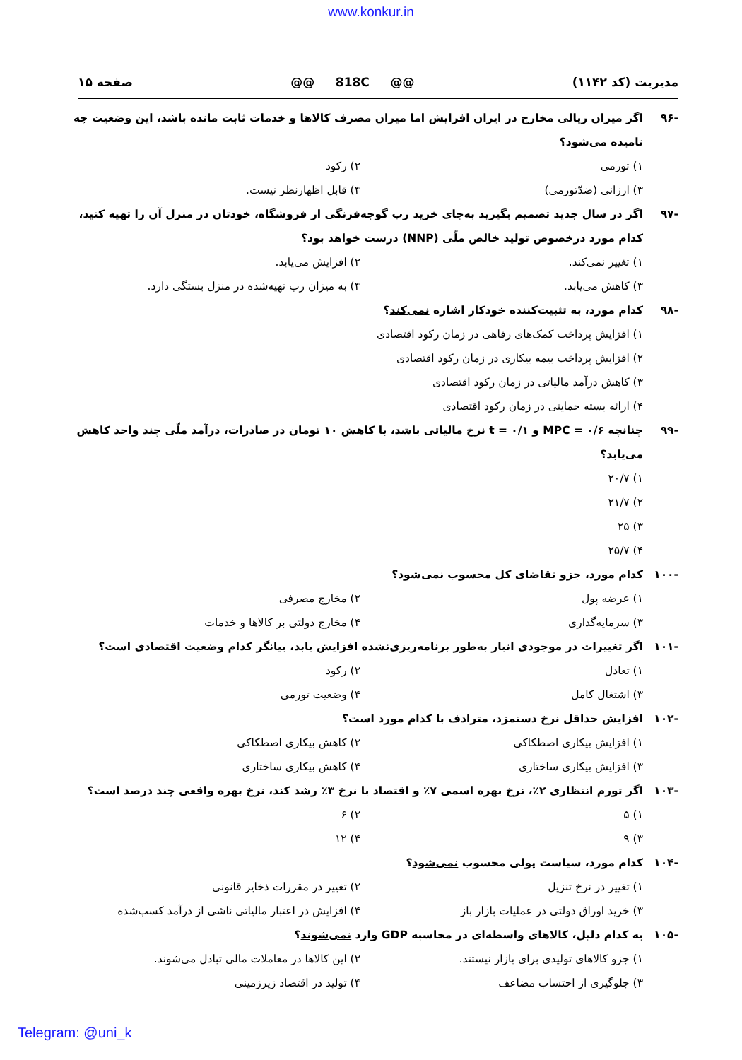www.konkur.in
مدیریت (کد ۱۱۴۲) @@ 818C @@ صفحه ۱۵
-۹۶ اگر میزان ریالی مخارج در ایران افزایش اما میزان مصرف کالاها و خدمات ثابت مانده باشد، این وضعیت چه نامیده می‌شود؟
۱) تورمی ۲) رکود
۳) ارزانی (ضدّتورمی) ۴) قابل اظهارنظر نیست.
-۹۷ اگر در سال جدید تصمیم بگیرید به‌جای خرید رب گوجه‌فرنگی از فروشگاه، خودتان در منزل آن را تهیه کنید، کدام مورد درخصوص تولید خالص ملّی (NNP) درست خواهد بود؟
۱) تغییر نمی‌کند. ۲) افزایش می‌یابد.
۳) کاهش می‌یابد. ۴) به میزان رب تهیه‌شده در منزل بستگی دارد.
-۹۸ کدام مورد، به تثبیت‌کننده خودکار اشاره نمی‌کند؟
۱) افزایش پرداخت کمک‌های رفاهی در زمان رکود اقتصادی
۲) افزایش پرداخت بیمه بیکاری در زمان رکود اقتصادی
۳) کاهش درآمد مالیاتی در زمان رکود اقتصادی
۴) ارائه بسته حمایتی در زمان رکود اقتصادی
-۹۹ چنانچه MPC = ۰/۶ و t = ۰/۱ نرخ مالیاتی باشد، با کاهش ۱۰ تومان در صادرات، درآمد ملّی چند واحد کاهش می‌یابد؟
۱) ۲۰/۷
۲) ۲۱/۷
۳) ۲۵
۴) ۲۵/۷
-۱۰۰ کدام مورد، جزو تقاضای کل محسوب نمی‌شود؟
۱) عرضه پول ۲) مخارج مصرفی
۳) سرمایه‌گذاری ۴) مخارج دولتی بر کالاها و خدمات
-۱۰۱ اگر تغییرات در موجودی انبار به‌طور برنامه‌ریزی‌نشده افزایش یابد، بیانگر کدام وضعیت اقتصادی است؟
۱) تعادل ۲) رکود
۳) اشتغال کامل ۴) وضعیت تورمی
-۱۰۲ افزایش حداقل نرخ دستمزد، مترادف با کدام مورد است؟
۱) افزایش بیکاری اصطکاکی ۲) کاهش بیکاری اصطکاکی
۳) افزایش بیکاری ساختاری ۴) کاهش بیکاری ساختاری
-۱۰۳ اگر تورم انتظاری ۲٪، نرخ بهره اسمی ۷٪ و اقتصاد با نرخ ۳٪ رشد کند، نرخ بهره واقعی چند درصد است؟
۱) ۵ ۲) ۶
۳) ۹ ۴) ۱۲
-۱۰۴ کدام مورد، سیاست پولی محسوب نمی‌شود؟
۱) تغییر در نرخ تنزیل ۲) تغییر در مقررات ذخایر قانونی
۳) خرید اوراق دولتی در عملیات بازار باز ۴) افزایش در اعتبار مالیاتی ناشی از درآمد کسب‌شده
-۱۰۵ به کدام دلیل، کالاهای واسطه‌ای در محاسبه GDP وارد نمی‌شوند؟
۱) جزو کالاهای تولیدی برای بازار نیستند. ۲) این کالاها در معاملات مالی تبادل می‌شوند.
۳) جلوگیری از احتساب مضاعف ۴) تولید در اقتصاد زیرزمینی
Telegram: @uni_k